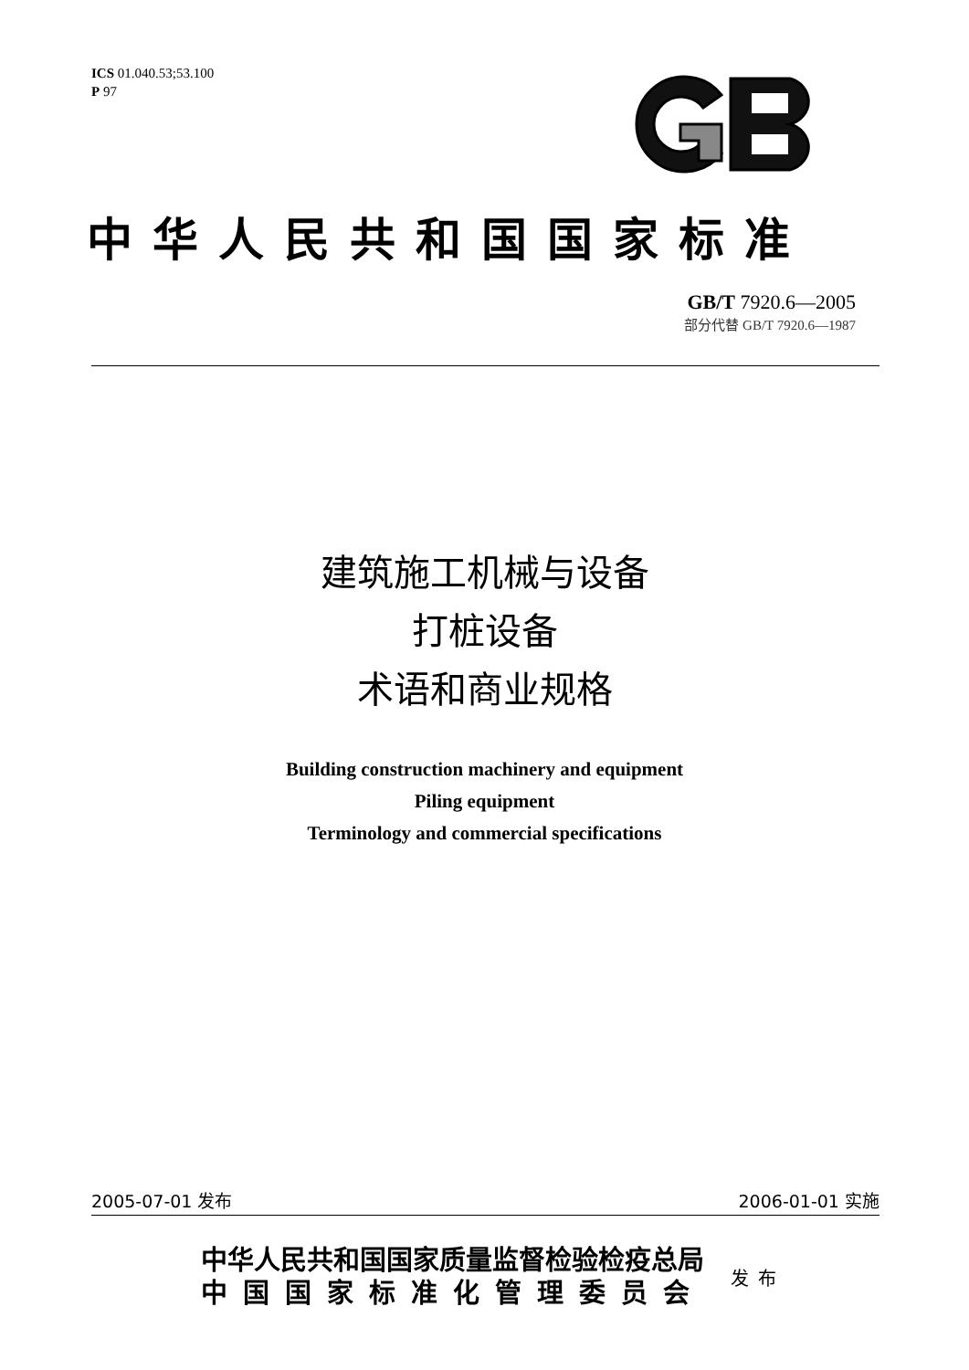ICS 01.040.53;53.100
P 97
中华人民共和国国家标准
GB/T 7920.6—2005
部分代替 GB/T 7920.6—1987
建筑施工机械与设备
打桩设备
术语和商业规格
Building construction machinery and equipment
Piling equipment
Terminology and commercial specifications
2005-07-01 发布 2006-01-01 实施
中华人民共和国国家质量监督检验检疫总局
中国国家标准化管理委员会
发布